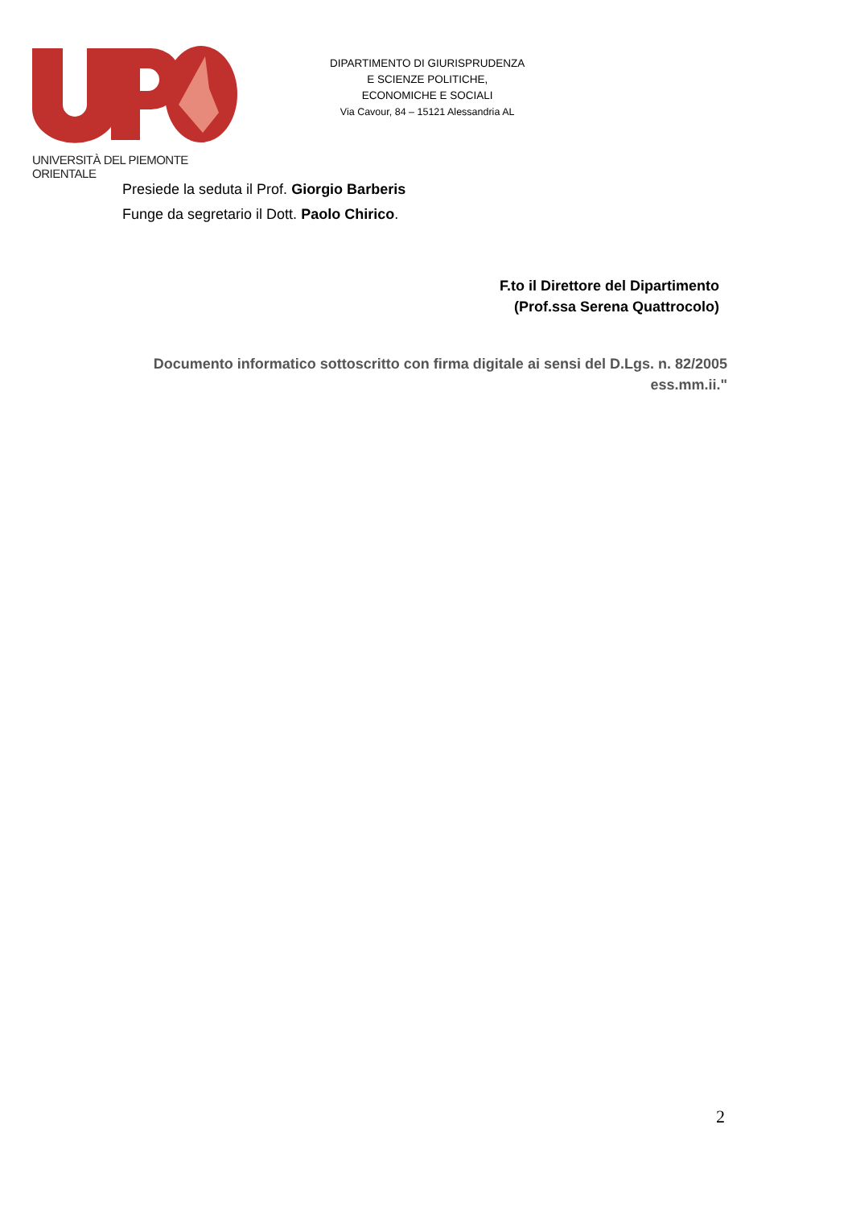UNIVERSITÀ DEL PIEMONTE ORIENTALE
DIPARTIMENTO DI GIURISPRUDENZA
E SCIENZE POLITICHE,
ECONOMICHE E SOCIALI
Via Cavour, 84 – 15121 Alessandria AL
Presiede la seduta il Prof. Giorgio Barberis
Funge da segretario il Dott. Paolo Chirico.
F.to il Direttore del Dipartimento
(Prof.ssa Serena Quattrocolo)
Documento informatico sottoscritto con firma digitale ai sensi del D.Lgs. n. 82/2005 ess.mm.ii."
2